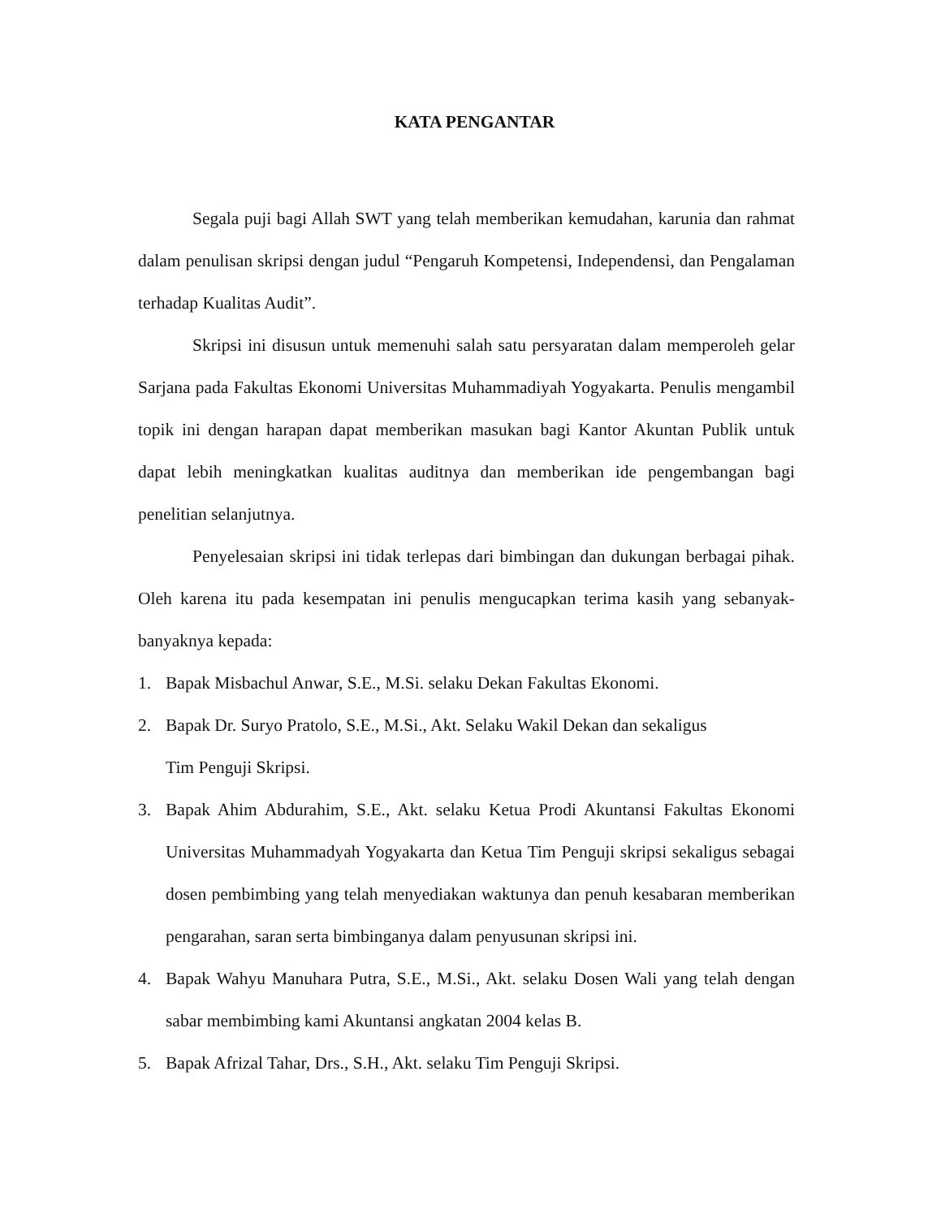KATA PENGANTAR
Segala puji bagi Allah SWT yang telah memberikan kemudahan, karunia dan rahmat dalam penulisan skripsi dengan judul “Pengaruh Kompetensi, Independensi, dan Pengalaman terhadap Kualitas Audit”.
Skripsi ini disusun untuk memenuhi salah satu persyaratan dalam memperoleh gelar Sarjana pada Fakultas Ekonomi Universitas Muhammadiyah Yogyakarta. Penulis mengambil topik ini dengan harapan dapat memberikan masukan bagi Kantor Akuntan Publik untuk dapat lebih meningkatkan kualitas auditnya dan memberikan ide pengembangan bagi penelitian selanjutnya.
Penyelesaian skripsi ini tidak terlepas dari bimbingan dan dukungan berbagai pihak. Oleh karena itu pada kesempatan ini penulis mengucapkan terima kasih yang sebanyak-banyaknya kepada:
1. Bapak Misbachul Anwar, S.E., M.Si. selaku Dekan Fakultas Ekonomi.
2. Bapak Dr. Suryo Pratolo, S.E., M.Si., Akt. Selaku Wakil Dekan dan sekaligus
Tim Penguji Skripsi.
3. Bapak Ahim Abdurahim, S.E., Akt. selaku Ketua Prodi Akuntansi Fakultas Ekonomi Universitas Muhammadyah Yogyakarta dan Ketua Tim Penguji skripsi sekaligus sebagai dosen pembimbing yang telah menyediakan waktunya dan penuh kesabaran memberikan pengarahan, saran serta bimbinganya dalam penyusunan skripsi ini.
4. Bapak Wahyu Manuhara Putra, S.E., M.Si., Akt. selaku Dosen Wali yang telah dengan sabar membimbing kami Akuntansi angkatan 2004 kelas B.
5. Bapak Afrizal Tahar, Drs., S.H., Akt. selaku Tim Penguji Skripsi.